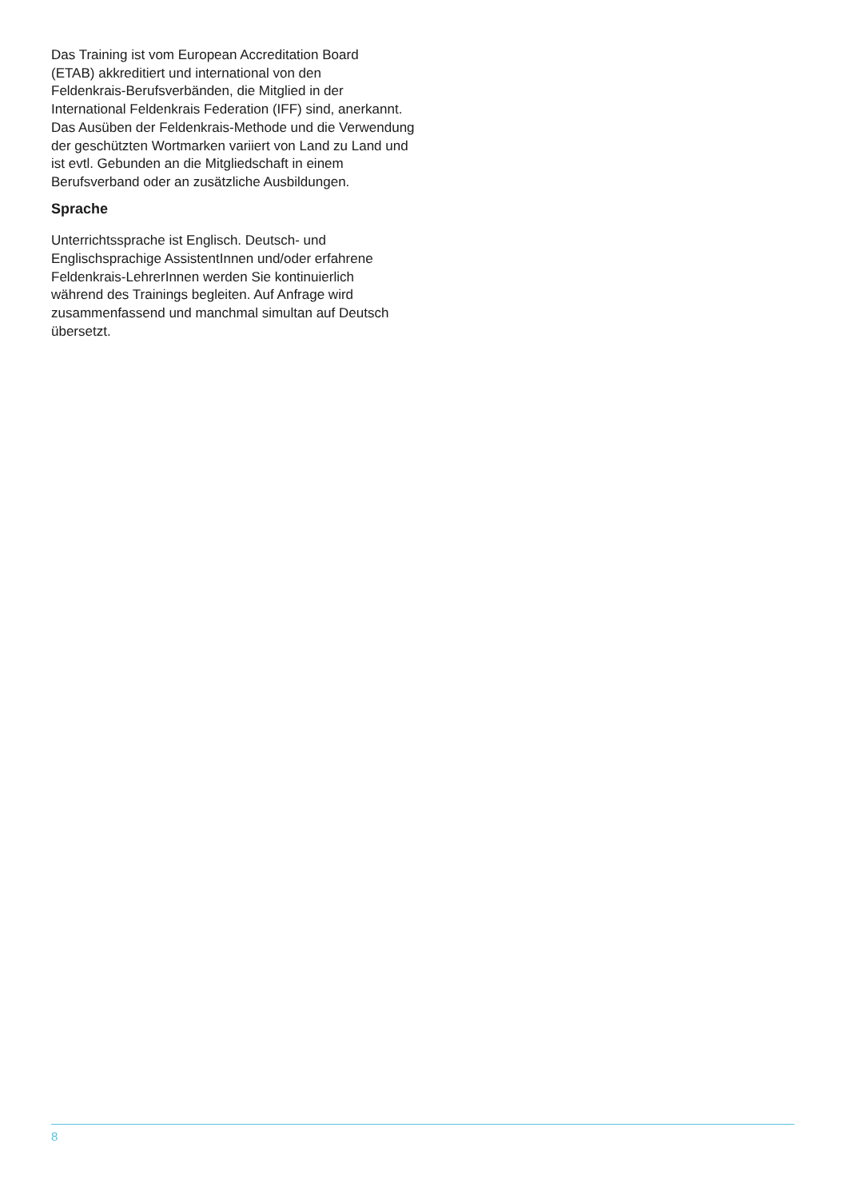Das Training ist vom European Accreditation Board
(ETAB) akkreditiert und international von den
Feldenkrais-Berufsverbänden, die Mitglied in der
International Feldenkrais Federation (IFF) sind, anerkannt.
Das Ausüben der Feldenkrais-Methode und die Verwendung
der geschützten Wortmarken variiert von Land zu Land und
ist evtl. Gebunden an die Mitgliedschaft in einem
Berufsverband oder an zusätzliche Ausbildungen.
Sprache
Unterrichtssprache ist Englisch. Deutsch- und
Englischsprachige AssistentInnen und/oder erfahrene
Feldenkrais-LehrerInnen werden Sie kontinuierlich
während des Trainings begleiten. Auf Anfrage wird
zusammenfassend und manchmal simultan auf Deutsch
übersetzt.
8